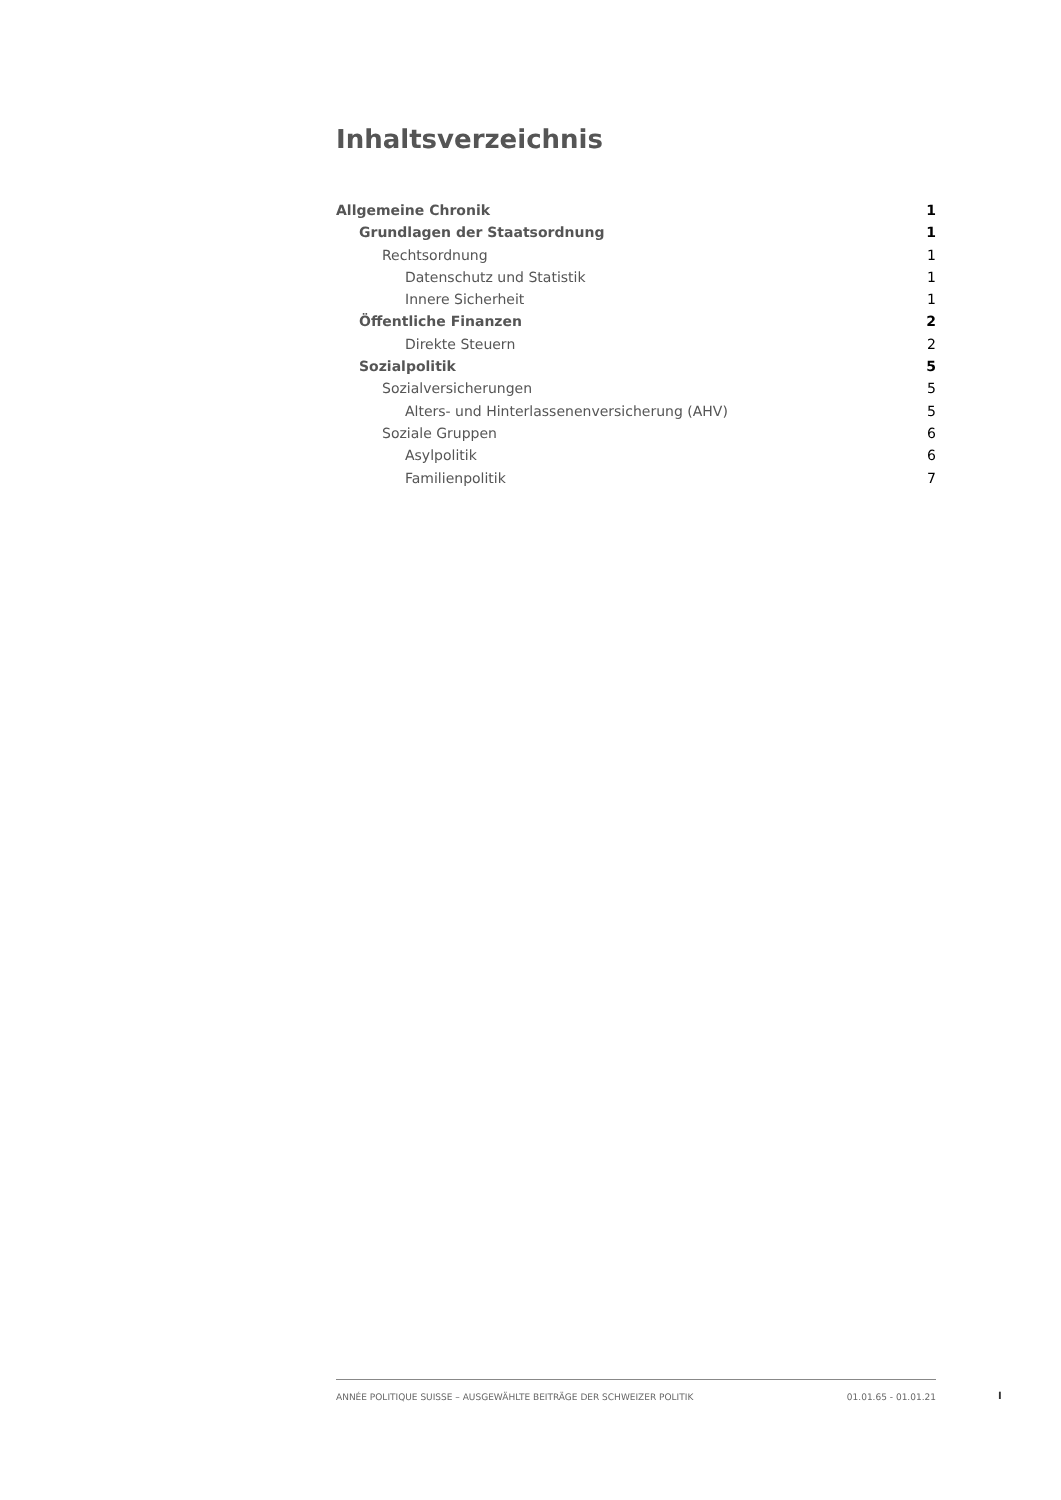Inhaltsverzeichnis
Allgemeine Chronik 1
Grundlagen der Staatsordnung 1
Rechtsordnung 1
Datenschutz und Statistik 1
Innere Sicherheit 1
Öffentliche Finanzen 2
Direkte Steuern 2
Sozialpolitik 5
Sozialversicherungen 5
Alters- und Hinterlassenenversicherung (AHV) 5
Soziale Gruppen 6
Asylpolitik 6
Familienpolitik 7
ANNÉE POLITIQUE SUISSE – AUSGEWÄHLTE BEITRÄGE DER SCHWEIZER POLITIK 01.01.65 - 01.01.21
I